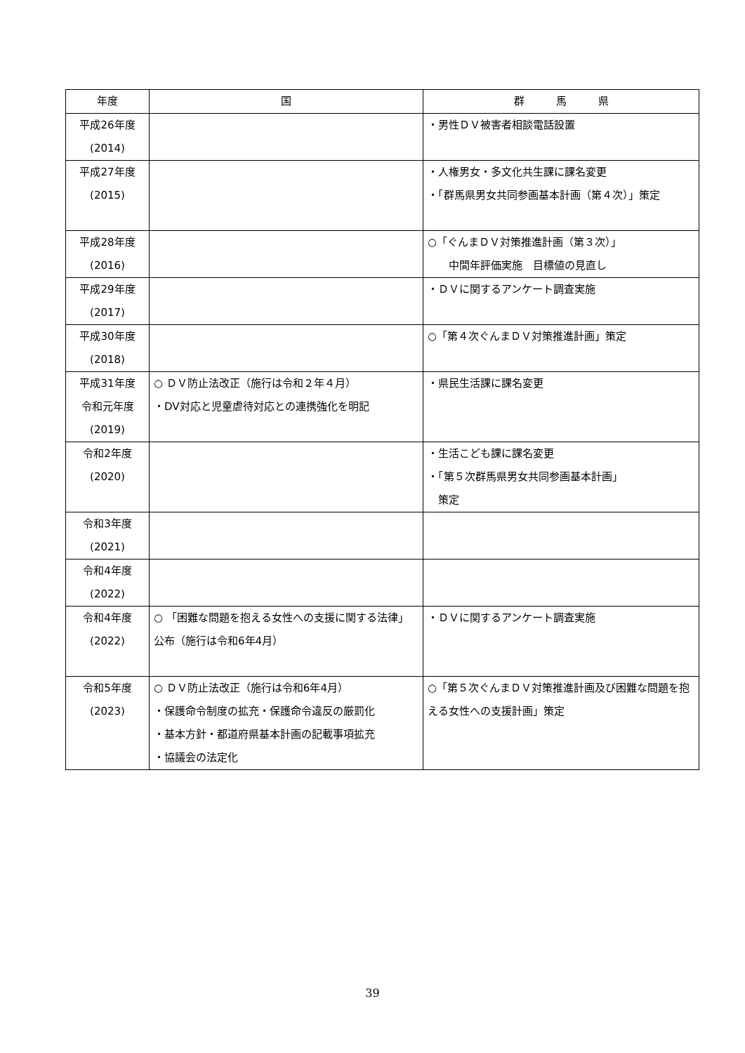| 年度 | 国 | 群 馬 県 |
| --- | --- | --- |
| 平成26年度 (2014) | | ・男性ＤＶ被害者相談電話設置 |
| 平成27年度 (2015) | | ・人権男女・多文化共生課に課名変更 ・「群馬県男女共同参画基本計画（第４次）」策定 |
| 平成28年度 (2016) | | ○「ぐんまＤＶ対策推進計画（第３次）」 中間年評価実施 目標値の見直し |
| 平成29年度 (2017) | | ・ＤＶに関するアンケート調査実施 |
| 平成30年度 (2018) | | ○「第４次ぐんまＤＶ対策推進計画」策定 |
| 平成31年度 令和元年度 (2019) | ○ ＤＶ防止法改正（施行は令和２年４月） ・DV 対応と児童虐待対応との連携強化を明記 | ・県民生活課に課名変更 |
| 令和2年度 (2020) | | ・生活こども課に課名変更 ・「第５次群馬県男女共同参画基本計画」 策定 |
| 令和3年度 (2021) | | |
| 令和4年度 (2022) | | |
| 令和4年度 (2022) | ○ 「困難な問題を抱える女性への支援に関する法律」公布（施行は令和6年4月） | ・ＤＶに関するアンケート調査実施 |
| 令和5年度 (2023) | ○ ＤＶ防止法改正（施行は令和6年4月） ・保護命令制度の拡充・保護命令違反の厳罰化 ・基本方針・都道府県基本計画の記載事項拡充 ・協議会の法定化 | ○「第５次ぐんまＤＶ対策推進計画及び困難な問題を抱える女性への支援計画」策定 |
39